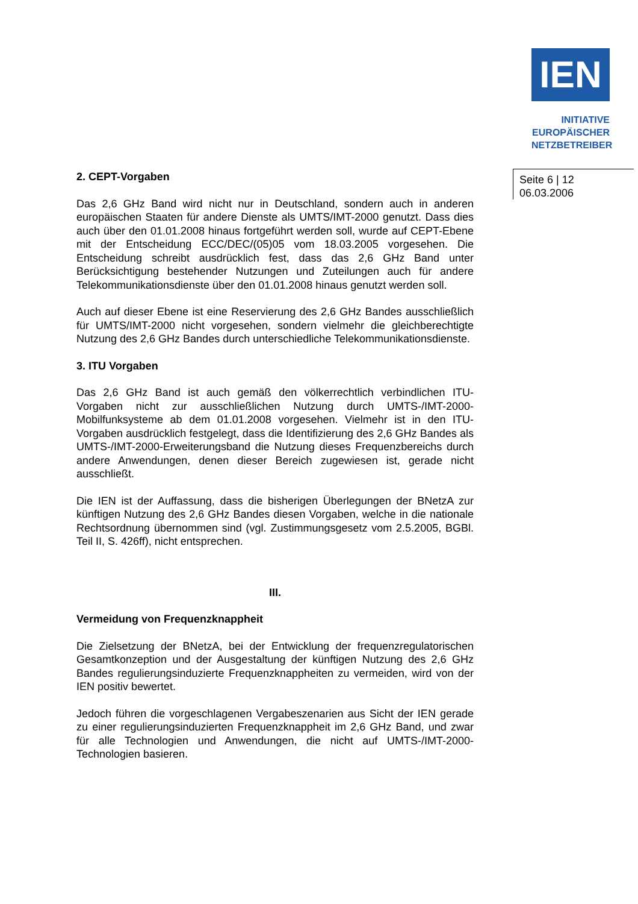IEN
INITIATIVE
EUROPÄISCHER
NETZBETREIBER
Seite 6 | 12
06.03.2006
2. CEPT-Vorgaben
Das 2,6 GHz Band wird nicht nur in Deutschland, sondern auch in anderen europäischen Staaten für andere Dienste als UMTS/IMT-2000 genutzt. Dass dies auch über den 01.01.2008 hinaus fortgeführt werden soll, wurde auf CEPT-Ebene mit der Entscheidung ECC/DEC/(05)05 vom 18.03.2005 vorgesehen. Die Entscheidung schreibt ausdrücklich fest, dass das 2,6 GHz Band unter Berücksichtigung bestehender Nutzungen und Zuteilungen auch für andere Telekommunikationsdienste über den 01.01.2008 hinaus genutzt werden soll.
Auch auf dieser Ebene ist eine Reservierung des 2,6 GHz Bandes ausschließlich für UMTS/IMT-2000 nicht vorgesehen, sondern vielmehr die gleichberechtigte Nutzung des 2,6 GHz Bandes durch unterschiedliche Telekommunikationsdienste.
3. ITU Vorgaben
Das 2,6 GHz Band ist auch gemäß den völkerrechtlich verbindlichen ITU-Vorgaben nicht zur ausschließlichen Nutzung durch UMTS-/IMT-2000-Mobilfunksysteme ab dem 01.01.2008 vorgesehen. Vielmehr ist in den ITU-Vorgaben ausdrücklich festgelegt, dass die Identifizierung des 2,6 GHz Bandes als UMTS-/IMT-2000-Erweiterungsband die Nutzung dieses Frequenzbereichs durch andere Anwendungen, denen dieser Bereich zugewiesen ist, gerade nicht ausschließt.
Die IEN ist der Auffassung, dass die bisherigen Überlegungen der BNetzA zur künftigen Nutzung des 2,6 GHz Bandes diesen Vorgaben, welche in die nationale Rechtsordnung übernommen sind (vgl. Zustimmungsgesetz vom 2.5.2005, BGBl. Teil II, S. 426ff), nicht entsprechen.
III.
Vermeidung von Frequenzknappheit
Die Zielsetzung der BNetzA, bei der Entwicklung der frequenzregulatorischen Gesamtkonzeption und der Ausgestaltung der künftigen Nutzung des 2,6 GHz Bandes regulierungsinduzierte Frequenzknappheiten zu vermeiden, wird von der IEN positiv bewertet.
Jedoch führen die vorgeschlagenen Vergabeszenarien aus Sicht der IEN gerade zu einer regulierungsinduzierten Frequenzknappheit im 2,6 GHz Band, und zwar für alle Technologien und Anwendungen, die nicht auf UMTS-/IMT-2000-Technologien basieren.